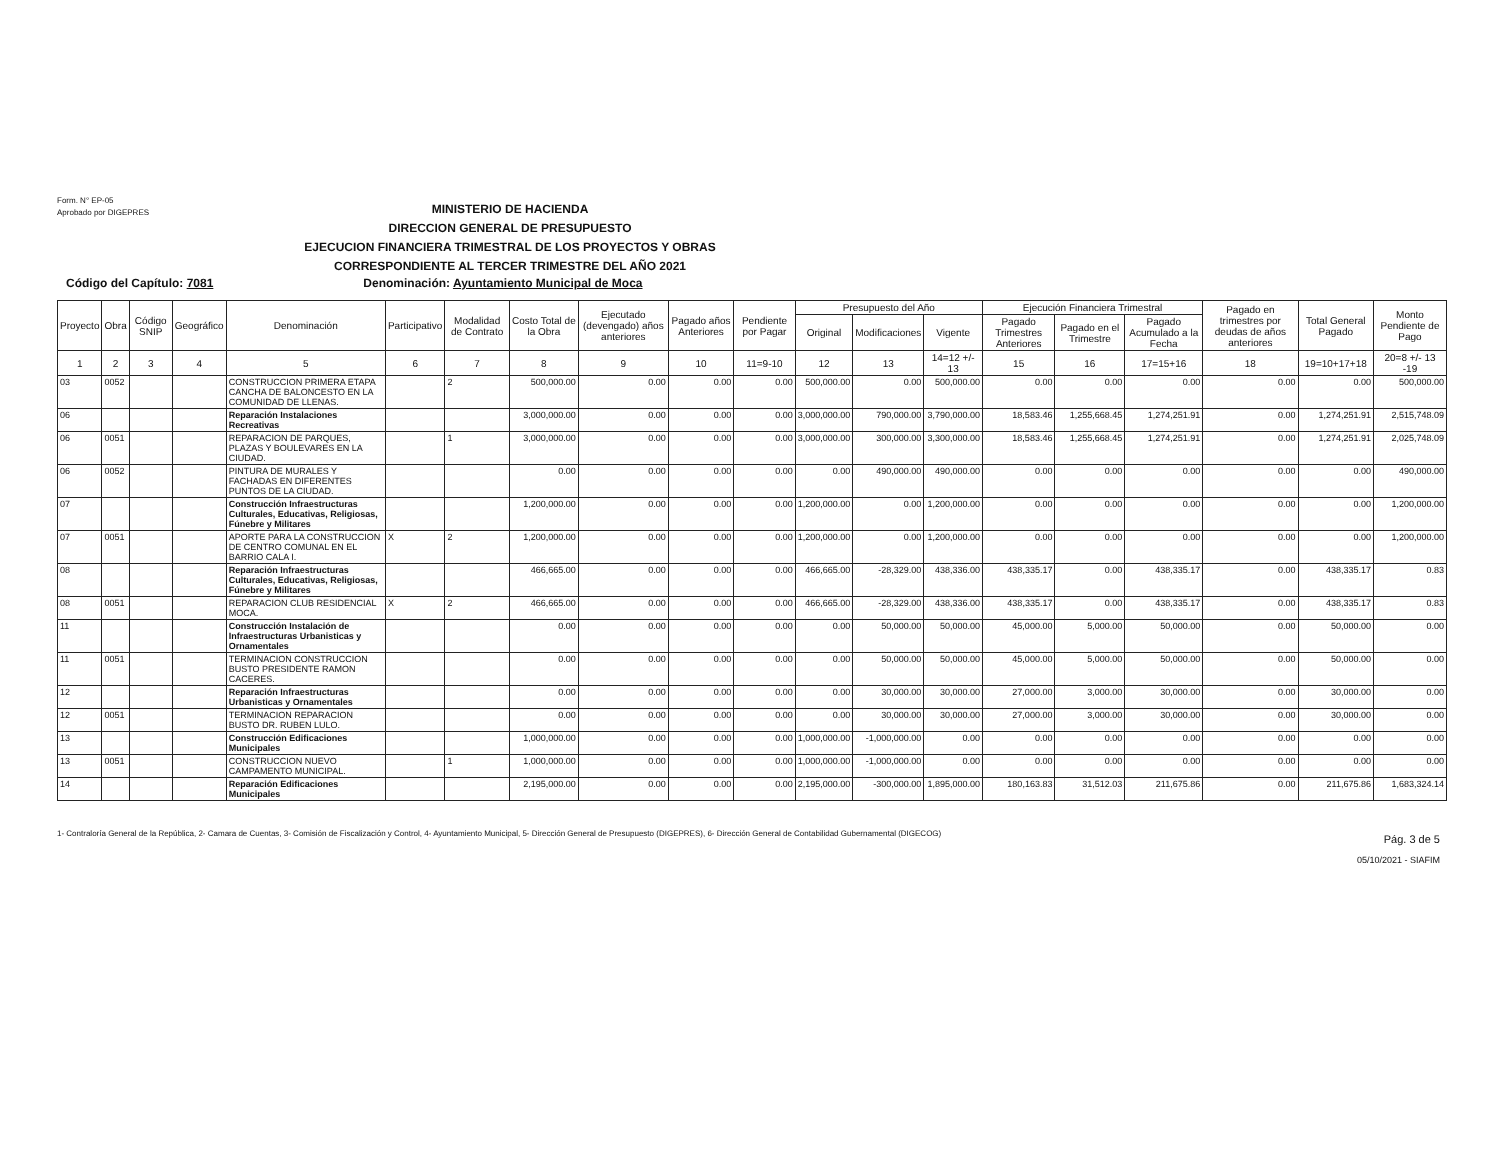Form. N° EP-05
Aprobado por DIGEPRES
MINISTERIO DE HACIENDA
DIRECCION GENERAL DE PRESUPUESTO
EJECUCION FINANCIERA TRIMESTRAL DE LOS PROYECTOS Y OBRAS
CORRESPONDIENTE AL TERCER TRIMESTRE DEL AÑO 2021
Código del Capítulo: 7081 Denominación: Ayuntamiento Municipal de Moca
| Proyecto | Obra | Código SNIP | Geográfico | Denominación | Participativo | Modalidad de Contrato | Costo Total de la Obra | Ejecutado (devengado) años anteriores | Pagado años Anteriores | Pendiente por Pagar | Presupuesto del Año | | | Ejecución Financiera Trimestral | | | Pagado en trimestres por deudas de años anteriores | Total General Pagado | Monto Pendiente de Pago |
| --- | --- | --- | --- | --- | --- | --- | --- | --- | --- | --- | --- | --- | --- | --- | --- | --- | --- | --- | --- |
| | | | | | | | | | | | Original | Modificaciones | Vigente | Pagado Trimestres Anteriores | Pagado en el Trimestre | Pagado Acumulado a la Fecha | | | |
| 1 | 2 | 3 | 4 | 5 | 6 | 7 | 8 | 9 | 10 | 11=9-10 | 12 | 13 | 14=12 +/- 13 | 15 | 16 | 17=15+16 | 18 | 19=10+17+18 | 20=8 +/- 13 -19 |
| 03 | 0052 | | | CONSTRUCCION PRIMERA ETAPA CANCHA DE BALONCESTO EN LA COMUNIDAD DE LLENAS. | | 2 | 500,000.00 | 0.00 | 0.00 | 0.00 | 500,000.00 | 0.00 | 500,000.00 | 0.00 | 0.00 | 0.00 | 0.00 | 0.00 | 500,000.00 |
| 06 | | | | Reparación Instalaciones Recreativas | | | 3,000,000.00 | 0.00 | 0.00 | 0.00 | 3,000,000.00 | 790,000.00 | 3,790,000.00 | 18,583.46 | 1,255,668.45 | 1,274,251.91 | 0.00 | 1,274,251.91 | 2,515,748.09 |
| 06 | 0051 | | | REPARACION DE PARQUES, PLAZAS Y BOULEVARES EN LA CIUDAD. | | 1 | 3,000,000.00 | 0.00 | 0.00 | 0.00 | 3,000,000.00 | 300,000.00 | 3,300,000.00 | 18,583.46 | 1,255,668.45 | 1,274,251.91 | 0.00 | 1,274,251.91 | 2,025,748.09 |
| 06 | 0052 | | | PINTURA DE MURALES Y FACHADAS EN DIFERENTES PUNTOS DE LA CIUDAD. | | | 0.00 | 0.00 | 0.00 | 0.00 | 0.00 | 490,000.00 | 490,000.00 | 0.00 | 0.00 | 0.00 | 0.00 | 0.00 | 490,000.00 |
| 07 | | | | Construcción Infraestructuras Culturales, Educativas, Religiosas, Fúnebre y Militares | | | 1,200,000.00 | 0.00 | 0.00 | 0.00 | 1,200,000.00 | 0.00 | 1,200,000.00 | 0.00 | 0.00 | 0.00 | 0.00 | 0.00 | 1,200,000.00 |
| 07 | 0051 | | | APORTE PARA LA CONSTRUCCION DE CENTRO COMUNAL EN EL BARRIO CALA I. | X | 2 | 1,200,000.00 | 0.00 | 0.00 | 0.00 | 1,200,000.00 | 0.00 | 1,200,000.00 | 0.00 | 0.00 | 0.00 | 0.00 | 0.00 | 1,200,000.00 |
| 08 | | | | Reparación Infraestructuras Culturales, Educativas, Religiosas, Fúnebre y Militares | | | 466,665.00 | 0.00 | 0.00 | 0.00 | 466,665.00 | -28,329.00 | 438,336.00 | 438,335.17 | 0.00 | 438,335.17 | 0.00 | 438,335.17 | 0.83 |
| 08 | 0051 | | | REPARACION CLUB RESIDENCIAL MOCA. | X | 2 | 466,665.00 | 0.00 | 0.00 | 0.00 | 466,665.00 | -28,329.00 | 438,336.00 | 438,335.17 | 0.00 | 438,335.17 | 0.00 | 438,335.17 | 0.83 |
| 11 | | | | Construcción Instalación de Infraestructuras Urbanisticas y Ornamentales | | | 0.00 | 0.00 | 0.00 | 0.00 | 0.00 | 50,000.00 | 50,000.00 | 45,000.00 | 5,000.00 | 50,000.00 | 0.00 | 50,000.00 | 0.00 |
| 11 | 0051 | | | TERMINACION CONSTRUCCION BUSTO PRESIDENTE RAMON CACERES. | | | 0.00 | 0.00 | 0.00 | 0.00 | 0.00 | 50,000.00 | 50,000.00 | 45,000.00 | 5,000.00 | 50,000.00 | 0.00 | 50,000.00 | 0.00 |
| 12 | | | | Reparación Infraestructuras Urbanisticas y Ornamentales | | | 0.00 | 0.00 | 0.00 | 0.00 | 0.00 | 30,000.00 | 30,000.00 | 27,000.00 | 3,000.00 | 30,000.00 | 0.00 | 30,000.00 | 0.00 |
| 12 | 0051 | | | TERMINACION REPARACION BUSTO DR. RUBEN LULO. | | | 0.00 | 0.00 | 0.00 | 0.00 | 0.00 | 30,000.00 | 30,000.00 | 27,000.00 | 3,000.00 | 30,000.00 | 0.00 | 30,000.00 | 0.00 |
| 13 | | | | Construcción Edificaciones Municipales | | | 1,000,000.00 | 0.00 | 0.00 | 0.00 | 1,000,000.00 | -1,000,000.00 | 0.00 | 0.00 | 0.00 | 0.00 | 0.00 | 0.00 | 0.00 |
| 13 | 0051 | | | CONSTRUCCION NUEVO CAMPAMENTO MUNICIPAL. | | 1 | 1,000,000.00 | 0.00 | 0.00 | 0.00 | 1,000,000.00 | -1,000,000.00 | 0.00 | 0.00 | 0.00 | 0.00 | 0.00 | 0.00 | 0.00 |
| 14 | | | | Reparación Edificaciones Municipales | | | 2,195,000.00 | 0.00 | 0.00 | 0.00 | 2,195,000.00 | -300,000.00 | 1,895,000.00 | 180,163.83 | 31,512.03 | 211,675.86 | 0.00 | 211,675.86 | 1,683,324.14 |
1- Contraloría General de la República, 2- Camara de Cuentas, 3- Comisión de Fiscalización y Control, 4- Ayuntamiento Municipal, 5- Dirección General de Presupuesto (DIGEPRES), 6- Dirección General de Contabilidad Gubernamental (DIGECOG)
Pág. 3 de 5
05/10/2021 - SIAFIM